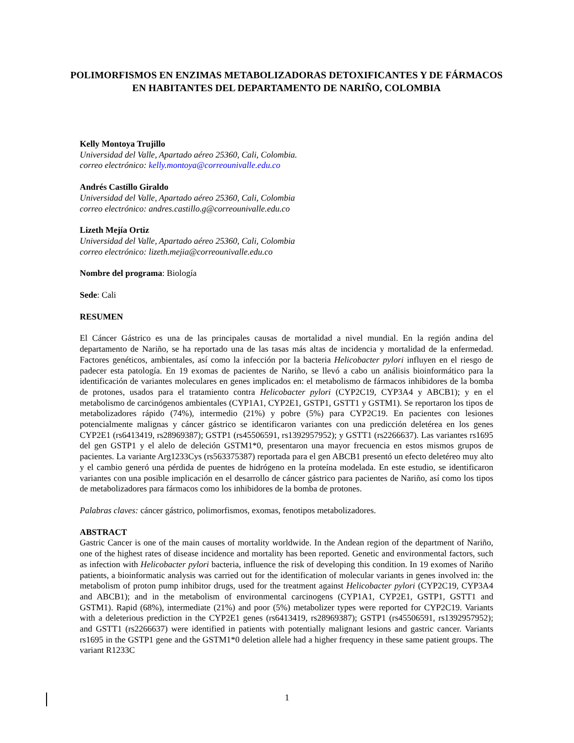POLIMORFISMOS EN ENZIMAS METABOLIZADORAS DETOXIFICANTES Y DE FÁRMACOS EN HABITANTES DEL DEPARTAMENTO DE NARIÑO, COLOMBIA
Kelly Montoya Trujillo
Universidad del Valle, Apartado aéreo 25360, Cali, Colombia.
correo electrónico: kelly.montoya@correounivalle.edu.co
Andrés Castillo Giraldo
Universidad del Valle, Apartado aéreo 25360, Cali, Colombia
correo electrónico: andres.castillo.g@correounivalle.edu.co
Lizeth Mejía Ortiz
Universidad del Valle, Apartado aéreo 25360, Cali, Colombia
correo electrónico: lizeth.mejia@correounivalle.edu.co
Nombre del programa: Biología
Sede: Cali
RESUMEN
El Cáncer Gástrico es una de las principales causas de mortalidad a nivel mundial. En la región andina del departamento de Nariño, se ha reportado una de las tasas más altas de incidencia y mortalidad de la enfermedad. Factores genéticos, ambientales, así como la infección por la bacteria Helicobacter pylori influyen en el riesgo de padecer esta patología. En 19 exomas de pacientes de Nariño, se llevó a cabo un análisis bioinformático para la identificación de variantes moleculares en genes implicados en: el metabolismo de fármacos inhibidores de la bomba de protones, usados para el tratamiento contra Helicobacter pylori (CYP2C19, CYP3A4 y ABCB1); y en el metabolismo de carcinógenos ambientales (CYP1A1, CYP2E1, GSTP1, GSTT1 y GSTM1). Se reportaron los tipos de metabolizadores rápido (74%), intermedio (21%) y pobre (5%) para CYP2C19. En pacientes con lesiones potencialmente malignas y cáncer gástrico se identificaron variantes con una predicción deletérea en los genes CYP2E1 (rs6413419, rs28969387); GSTP1 (rs45506591, rs1392957952); y GSTT1 (rs2266637). Las variantes rs1695 del gen GSTP1 y el alelo de deleción GSTM1*0, presentaron una mayor frecuencia en estos mismos grupos de pacientes. La variante Arg1233Cys (rs563375387) reportada para el gen ABCB1 presentó un efecto deletéreo muy alto y el cambio generó una pérdida de puentes de hidrógeno en la proteína modelada. En este estudio, se identificaron variantes con una posible implicación en el desarrollo de cáncer gástrico para pacientes de Nariño, así como los tipos de metabolizadores para fármacos como los inhibidores de la bomba de protones.
Palabras claves: cáncer gástrico, polimorfismos, exomas, fenotipos metabolizadores.
ABSTRACT
Gastric Cancer is one of the main causes of mortality worldwide. In the Andean region of the department of Nariño, one of the highest rates of disease incidence and mortality has been reported. Genetic and environmental factors, such as infection with Helicobacter pylori bacteria, influence the risk of developing this condition. In 19 exomes of Nariño patients, a bioinformatic analysis was carried out for the identification of molecular variants in genes involved in: the metabolism of proton pump inhibitor drugs, used for the treatment against Helicobacter pylori (CYP2C19, CYP3A4 and ABCB1); and in the metabolism of environmental carcinogens (CYP1A1, CYP2E1, GSTP1, GSTT1 and GSTM1). Rapid (68%), intermediate (21%) and poor (5%) metabolizer types were reported for CYP2C19. Variants with a deleterious prediction in the CYP2E1 genes (rs6413419, rs28969387); GSTP1 (rs45506591, rs1392957952); and GSTT1 (rs2266637) were identified in patients with potentially malignant lesions and gastric cancer. Variants rs1695 in the GSTP1 gene and the GSTM1*0 deletion allele had a higher frequency in these same patient groups. The variant R1233C
1